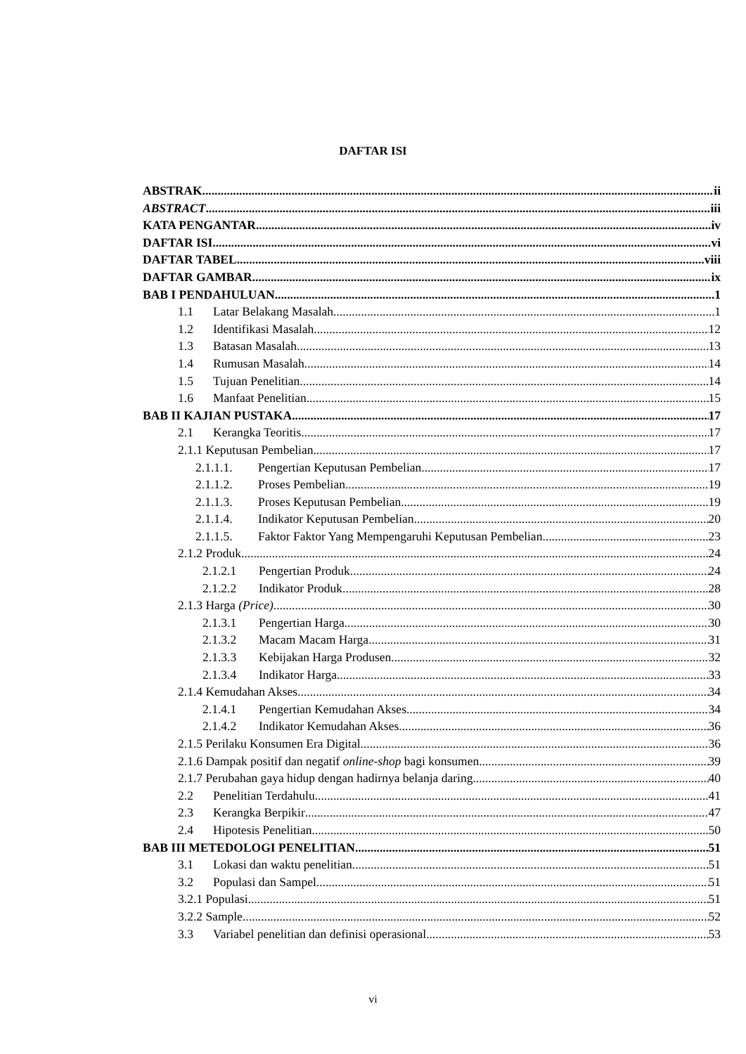DAFTAR ISI
ABSTRAK ii
ABSTRACT iii
KATA PENGANTAR iv
DAFTAR ISI vi
DAFTAR TABEL viii
DAFTAR GAMBAR ix
BAB I PENDAHULUAN 1
1.1 Latar Belakang Masalah 1
1.2 Identifikasi Masalah 12
1.3 Batasan Masalah 13
1.4 Rumusan Masalah 14
1.5 Tujuan Penelitian 14
1.6 Manfaat Penelitian 15
BAB II KAJIAN PUSTAKA 17
2.1 Kerangka Teoritis 17
2.1.1 Keputusan Pembelian 17
2.1.1.1. Pengertian Keputusan Pembelian 17
2.1.1.2. Proses Pembelian 19
2.1.1.3. Proses Keputusan Pembelian 19
2.1.1.4. Indikator Keputusan Pembelian 20
2.1.1.5. Faktor Faktor Yang Mempengaruhi Keputusan Pembelian 23
2.1.2 Produk 24
2.1.2.1 Pengertian Produk 24
2.1.2.2 Indikator Produk 28
2.1.3 Harga (Price) 30
2.1.3.1 Pengertian Harga 30
2.1.3.2 Macam Macam Harga 31
2.1.3.3 Kebijakan Harga Produsen. 32
2.1.3.4 Indikator Harga 33
2.1.4 Kemudahan Akses 34
2.1.4.1 Pengertian Kemudahan Akses 34
2.1.4.2 Indikator Kemudahan Akses 36
2.1.5 Perilaku Konsumen Era Digital 36
2.1.6 Dampak positif dan negatif online-shop bagi konsumen 39
2.1.7 Perubahan gaya hidup dengan hadirnya belanja daring 40
2.2 Penelitian Terdahulu 41
2.3 Kerangka Berpikir 47
2.4 Hipotesis Penelitian 50
BAB III METEDOLOGI PENELITIAN 51
3.1 Lokasi dan waktu penelitian 51
3.2 Populasi dan Sampel 51
3.2.1 Populasi 51
3.2.2 Sample 52
3.3 Variabel penelitian dan definisi operasional 53
vi